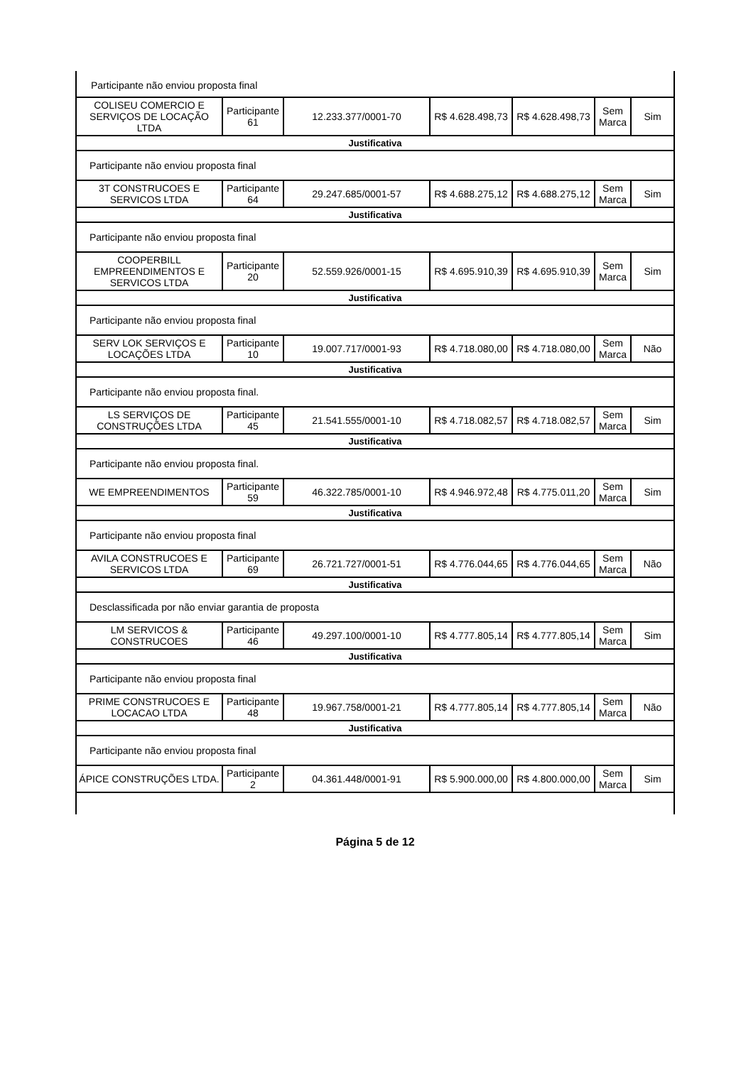Participante não enviou proposta final
| COLISEU COMERCIO E SERVIÇOS DE LOCAÇÃO LTDA | Participante 61 | 12.233.377/0001-70 | R$ 4.628.498,73 | R$ 4.628.498,73 | Sem Marca | Sim |
| Justificativa | | | | | | |
| Participante não enviou proposta final | | | | | | |
| 3T CONSTRUCOES E SERVICOS LTDA | Participante 64 | 29.247.685/0001-57 | R$ 4.688.275,12 | R$ 4.688.275,12 | Sem Marca | Sim |
| Justificativa | | | | | | |
| Participante não enviou proposta final | | | | | | |
| COOPERBILL EMPREENDIMENTOS E SERVICOS LTDA | Participante 20 | 52.559.926/0001-15 | R$ 4.695.910,39 | R$ 4.695.910,39 | Sem Marca | Sim |
| Justificativa | | | | | | |
| Participante não enviou proposta final | | | | | | |
| SERV LOK SERVIÇOS E LOCAÇÕES LTDA | Participante 10 | 19.007.717/0001-93 | R$ 4.718.080,00 | R$ 4.718.080,00 | Sem Marca | Não |
| Justificativa | | | | | | |
| Participante não enviou proposta final. | | | | | | |
| LS SERVIÇOS DE CONSTRUÇÕES LTDA | Participante 45 | 21.541.555/0001-10 | R$ 4.718.082,57 | R$ 4.718.082,57 | Sem Marca | Sim |
| Justificativa | | | | | | |
| Participante não enviou proposta final. | | | | | | |
| WE EMPREENDIMENTOS | Participante 59 | 46.322.785/0001-10 | R$ 4.946.972,48 | R$ 4.775.011,20 | Sem Marca | Sim |
| Justificativa | | | | | | |
| Participante não enviou proposta final | | | | | | |
| AVILA CONSTRUCOES E SERVICOS LTDA | Participante 69 | 26.721.727/0001-51 | R$ 4.776.044,65 | R$ 4.776.044,65 | Sem Marca | Não |
| Justificativa | | | | | | |
| Desclassificada por não enviar garantia de proposta | | | | | | |
| LM SERVICOS & CONSTRUCOES | Participante 46 | 49.297.100/0001-10 | R$ 4.777.805,14 | R$ 4.777.805,14 | Sem Marca | Sim |
| Justificativa | | | | | | |
| Participante não enviou proposta final | | | | | | |
| PRIME CONSTRUCOES E LOCACAO LTDA | Participante 48 | 19.967.758/0001-21 | R$ 4.777.805,14 | R$ 4.777.805,14 | Sem Marca | Não |
| Justificativa | | | | | | |
| Participante não enviou proposta final | | | | | | |
| ÁPICE CONSTRUÇÕES LTDA. | Participante 2 | 04.361.448/0001-91 | R$ 5.900.000,00 | R$ 4.800.000,00 | Sem Marca | Sim |
Página 5 de 12